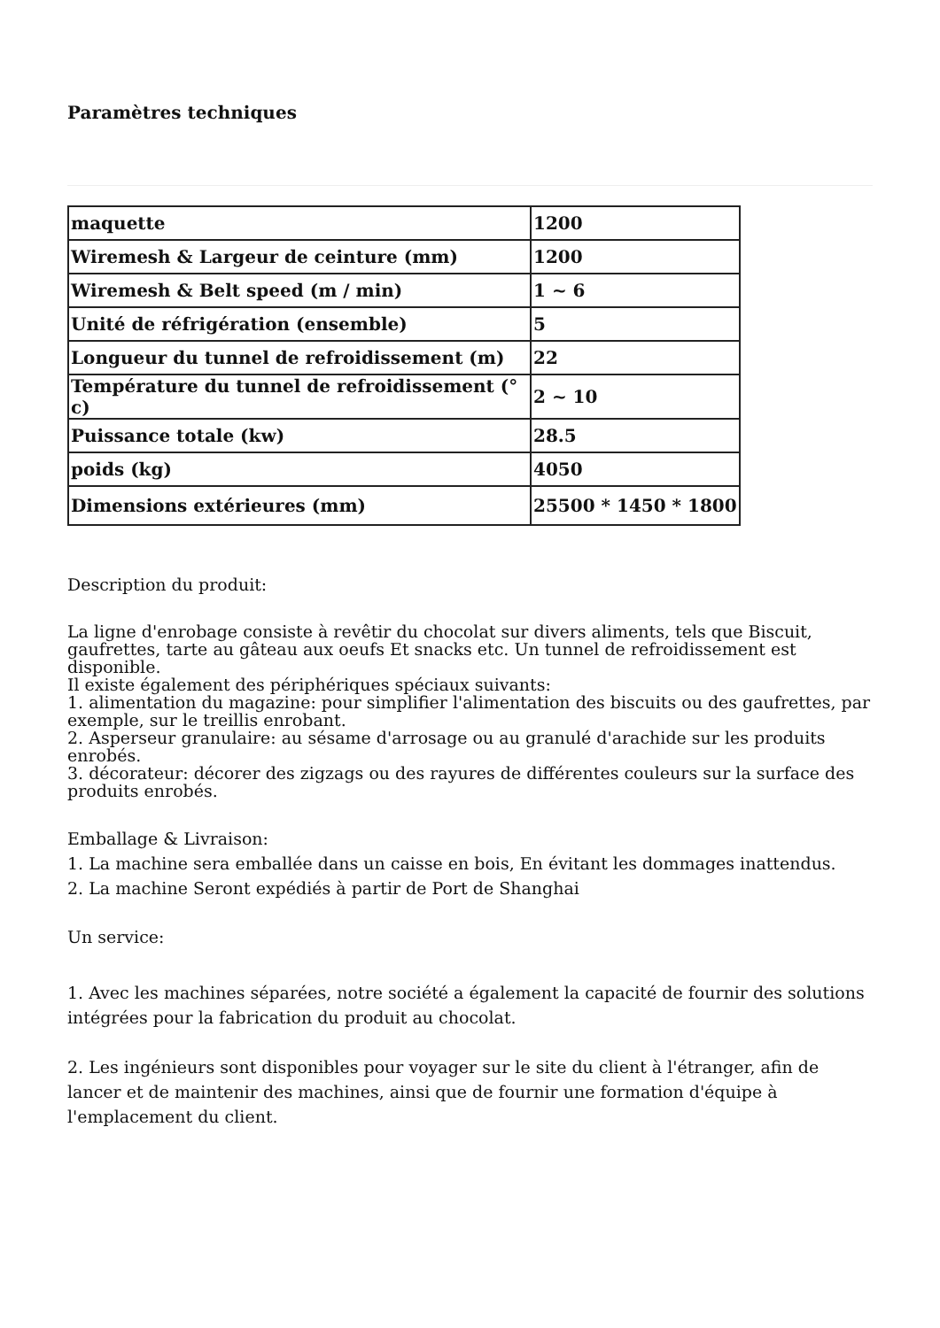Paramètres techniques
| maquette | 1200 |
| Wiremesh & Largeur de ceinture (mm) | 1200 |
| Wiremesh & Belt speed (m / min) | 1 ~ 6 |
| Unité de réfrigération (ensemble) | 5 |
| Longueur du tunnel de refroidissement (m) | 22 |
| Température du tunnel de refroidissement (° c) | 2 ~ 10 |
| Puissance totale (kw) | 28.5 |
| poids (kg) | 4050 |
| Dimensions extérieures (mm) | 25500 * 1450 * 1800 |
Description du produit:
La ligne d'enrobage consiste à revêtir du chocolat sur divers aliments, tels que Biscuit, gaufrettes, tarte au gâteau aux oeufs Et snacks etc. Un tunnel de refroidissement est disponible.
Il existe également des périphériques spéciaux suivants:
1. alimentation du magazine: pour simplifier l'alimentation des biscuits ou des gaufrettes, par exemple, sur le treillis enrobant.
2. Asperseur granulaire: au sésame d'arrosage ou au granulé d'arachide sur les produits enrobés.
3. décorateur: décorer des zigzags ou des rayures de différentes couleurs sur la surface des produits enrobés.
Emballage & Livraison:
1. La machine sera emballée dans un caisse en bois, En évitant les dommages inattendus.
2. La machine Seront expédiés à partir de Port de Shanghai
Un service:
1. Avec les machines séparées, notre société a également la capacité de fournir des solutions intégrées pour la fabrication du produit au chocolat.
2. Les ingénieurs sont disponibles pour voyager sur le site du client à l'étranger, afin de lancer et de maintenir des machines, ainsi que de fournir une formation d'équipe à l'emplacement du client.